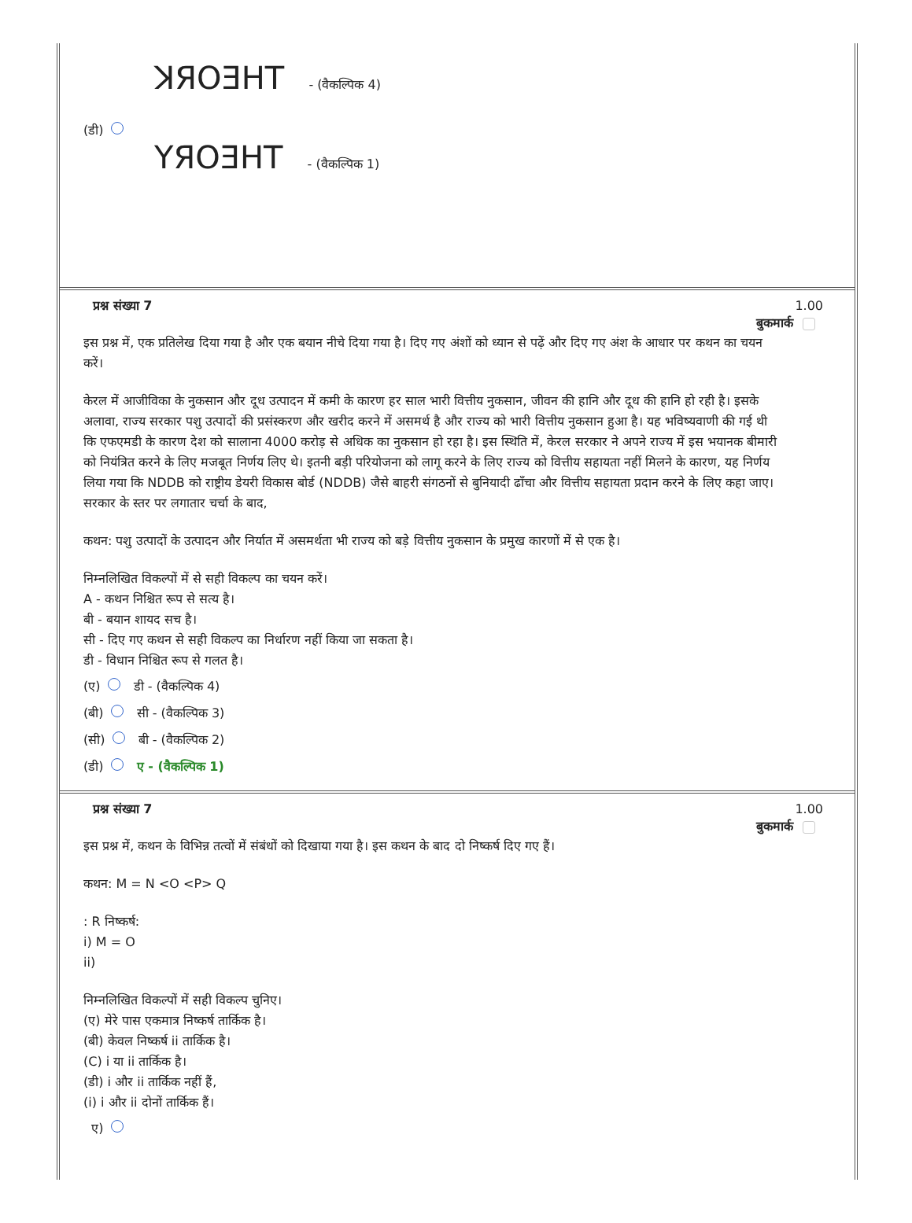ꓘЯOƎHT - (वैकल्पिक 4)
(डी)
YЯOƎHT - (वैकल्पिक 1)
प्रश्न संख्या 7 1.00
बुकमार्क
इस प्रश्न में, एक प्रतिलेख दिया गया है और एक बयान नीचे दिया गया है। दिए गए अंशों को ध्यान से पढ़ें और दिए गए अंश के आधार पर कथन का चयन करें।
केरल में आजीविका के नुकसान और दूध उत्पादन में कमी के कारण हर साल भारी वित्तीय नुकसान, जीवन की हानि और दूध की हानि हो रही है। इसके अलावा, राज्य सरकार पशु उत्पादों की प्रसंस्करण और खरीद करने में असमर्थ है और राज्य को भारी वित्तीय नुकसान हुआ है। यह भविष्यवाणी की गई थी कि एफएमडी के कारण देश को सालाना 4000 करोड़ से अधिक का नुकसान हो रहा है। इस स्थिति में, केरल सरकार ने अपने राज्य में इस भयानक बीमारी को नियंत्रित करने के लिए मजबूत निर्णय लिए थे। इतनी बड़ी परियोजना को लागू करने के लिए राज्य को वित्तीय सहायता नहीं मिलने के कारण, यह निर्णय लिया गया कि NDDB को राष्ट्रीय डेयरी विकास बोर्ड (NDDB) जैसे बाहरी संगठनों से बुनियादी ढाँचा और वित्तीय सहायता प्रदान करने के लिए कहा जाए। सरकार के स्तर पर लगातार चर्चा के बाद,
कथन: पशु उत्पादों के उत्पादन और निर्यात में असमर्थता भी राज्य को बड़े वित्तीय नुकसान के प्रमुख कारणों में से एक है।
निम्नलिखित विकल्पों में से सही विकल्प का चयन करें।
A - कथन निश्चित रूप से सत्य है।
बी - बयान शायद सच है।
सी - दिए गए कथन से सही विकल्प का निर्धारण नहीं किया जा सकता है।
डी - विधान निश्चित रूप से गलत है।
(ए) डी - (वैकल्पिक 4)
(बी) सी - (वैकल्पिक 3)
(सी) बी - (वैकल्पिक 2)
(डी) ए - (वैकल्पिक 1)
प्रश्न संख्या 7 1.00
बुकमार्क
इस प्रश्न में, कथन के विभिन्न तत्वों में संबंधों को दिखाया गया है। इस कथन के बाद दो निष्कर्ष दिए गए हैं।
कथन: M = N <O <P> Q
: R निष्कर्ष:
i) M = O
ii)
निम्नलिखित विकल्पों में सही विकल्प चुनिए।
(ए) मेरे पास एकमात्र निष्कर्ष तार्किक है।
(बी) केवल निष्कर्ष ii तार्किक है।
(C) i या ii तार्किक है।
(डी) i और ii तार्किक नहीं हैं,
(i) i और ii दोनों तार्किक हैं।
ए)